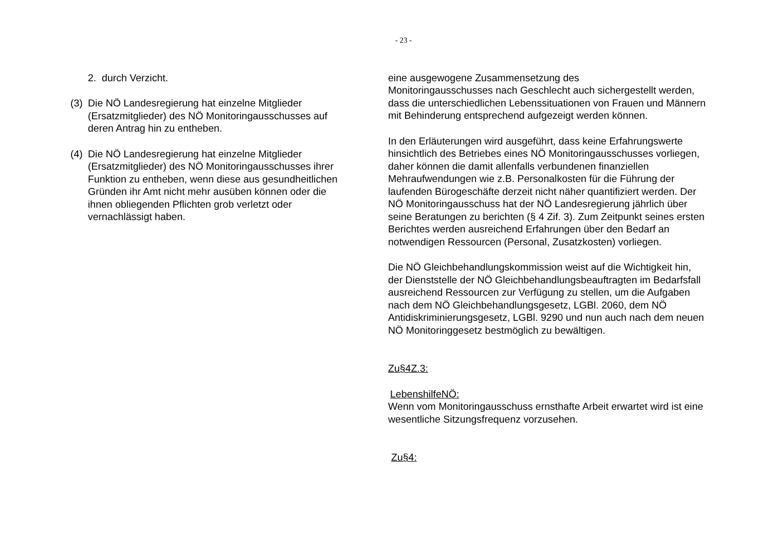- 23 -
2. durch Verzicht.
(3)
Die NÖ Landesregierung hat einzelne Mitglieder (Ersatzmitglieder) des NÖ Monitoringausschusses auf deren Antrag hin zu entheben.
(4)
Die NÖ Landesregierung hat einzelne Mitglieder (Ersatzmitglieder) des NÖ Monitoringausschusses ihrer Funktion zu entheben, wenn diese aus gesundheitlichen Gründen ihr Amt nicht mehr ausüben können oder die ihnen obliegenden Pflichten grob verletzt oder vernachlässigt haben.
eine ausgewogene Zusammensetzung des
Monitoringausschusses nach Geschlecht auch sichergestellt werden, dass die unterschiedlichen Lebenssituationen von Frauen und Männern mit Behinderung entsprechend aufgezeigt werden können.
In den Erläuterungen wird ausgeführt, dass keine Erfahrungswerte hinsichtlich des Betriebes eines NÖ Monitoringausschusses vorliegen, daher können die damit allenfalls verbundenen finanziellen Mehraufwendungen wie z.B. Personalkosten für die Führung der laufenden Bürogeschäfte derzeit nicht näher quantifiziert werden. Der NÖ Monitoringausschuss hat der NÖ Landesregierung jährlich über seine Beratungen zu berichten (§ 4 Zif. 3). Zum Zeitpunkt seines ersten Berichtes werden ausreichend Erfahrungen über den Bedarf an notwendigen Ressourcen (Personal, Zusatzkosten) vorliegen.
Die NÖ Gleichbehandlungskommission weist auf die Wichtigkeit hin, der Dienststelle der NÖ Gleichbehandlungsbeauftragten im Bedarfsfall ausreichend Ressourcen zur Verfügung zu stellen, um die Aufgaben nach dem NÖ Gleichbehandlungsgesetz, LGBl. 2060, dem NÖ Antidiskriminierungsgesetz, LGBl. 9290 und nun auch nach dem neuen NÖ Monitoringgesetz bestmöglich zu bewältigen.
Zu§4Z.3:
LebenshilfeNÖ:
Wenn vom Monitoringausschuss ernsthafte Arbeit erwartet wird ist eine wesentliche Sitzungsfrequenz vorzusehen.
Zu§4: